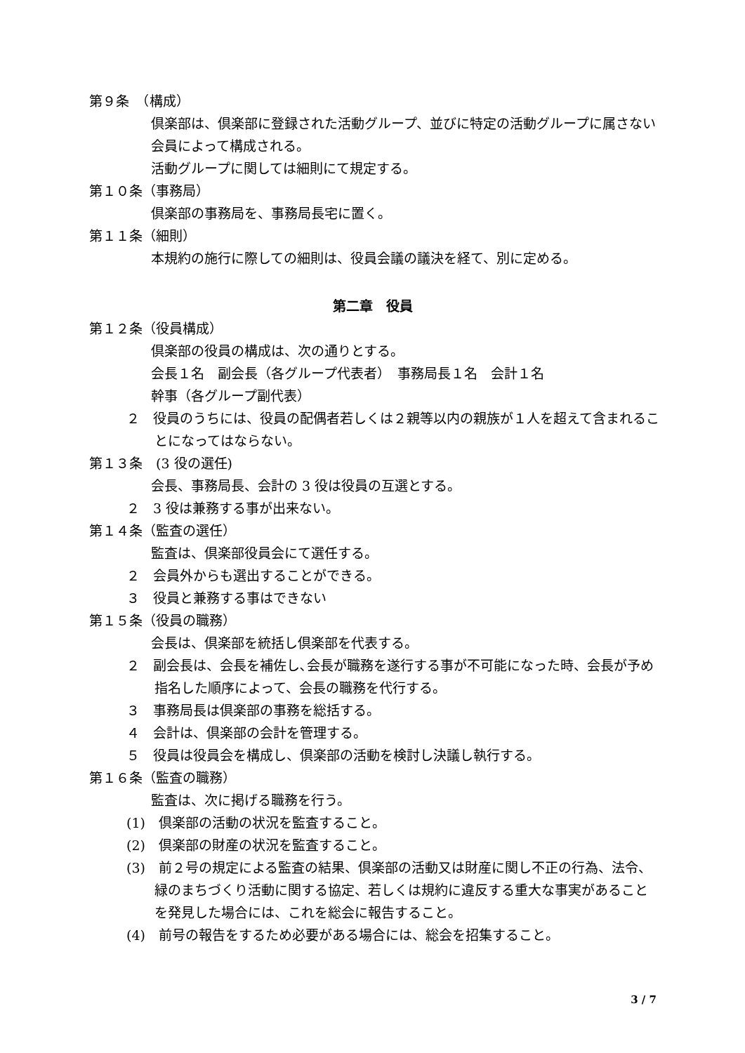第９条　（構成）
倶楽部は、倶楽部に登録された活動グループ、並びに特定の活動グループに属さない会員によって構成される。
活動グループに関しては細則にて規定する。
第１０条（事務局）
倶楽部の事務局を、事務局長宅に置く。
第１１条（細則）
本規約の施行に際しての細則は、役員会議の議決を経て、別に定める。
第二章　役員
第１２条（役員構成）
倶楽部の役員の構成は、次の通りとする。
会長１名　副会長（各グループ代表者）　事務局長１名　会計１名
幹事（各グループ副代表）
２　役員のうちには、役員の配偶者若しくは２親等以内の親族が１人を超えて含まれることになってはならない。
第１３条　(3 役の選任)
会長、事務局長、会計の 3 役は役員の互選とする。
２　3 役は兼務する事が出来ない。
第１４条（監査の選任）
監査は、倶楽部役員会にて選任する。
２　会員外からも選出することができる。
３　役員と兼務する事はできない
第１５条（役員の職務）
会長は、倶楽部を統括し倶楽部を代表する。
２　副会長は、会長を補佐し､会長が職務を遂行する事が不可能になった時、会長が予め指名した順序によって、会長の職務を代行する。
３　事務局長は倶楽部の事務を総括する。
４　会計は、倶楽部の会計を管理する。
５　役員は役員会を構成し、倶楽部の活動を検討し決議し執行する。
第１６条（監査の職務）
監査は、次に掲げる職務を行う。
(1)　倶楽部の活動の状況を監査すること。
(2)　倶楽部の財産の状況を監査すること。
(3)　前２号の規定による監査の結果、倶楽部の活動又は財産に関し不正の行為、法令、緑のまちづくり活動に関する協定、若しくは規約に違反する重大な事実があることを発見した場合には、これを総会に報告すること。
(4)　前号の報告をするため必要がある場合には、総会を招集すること。
3 / 7